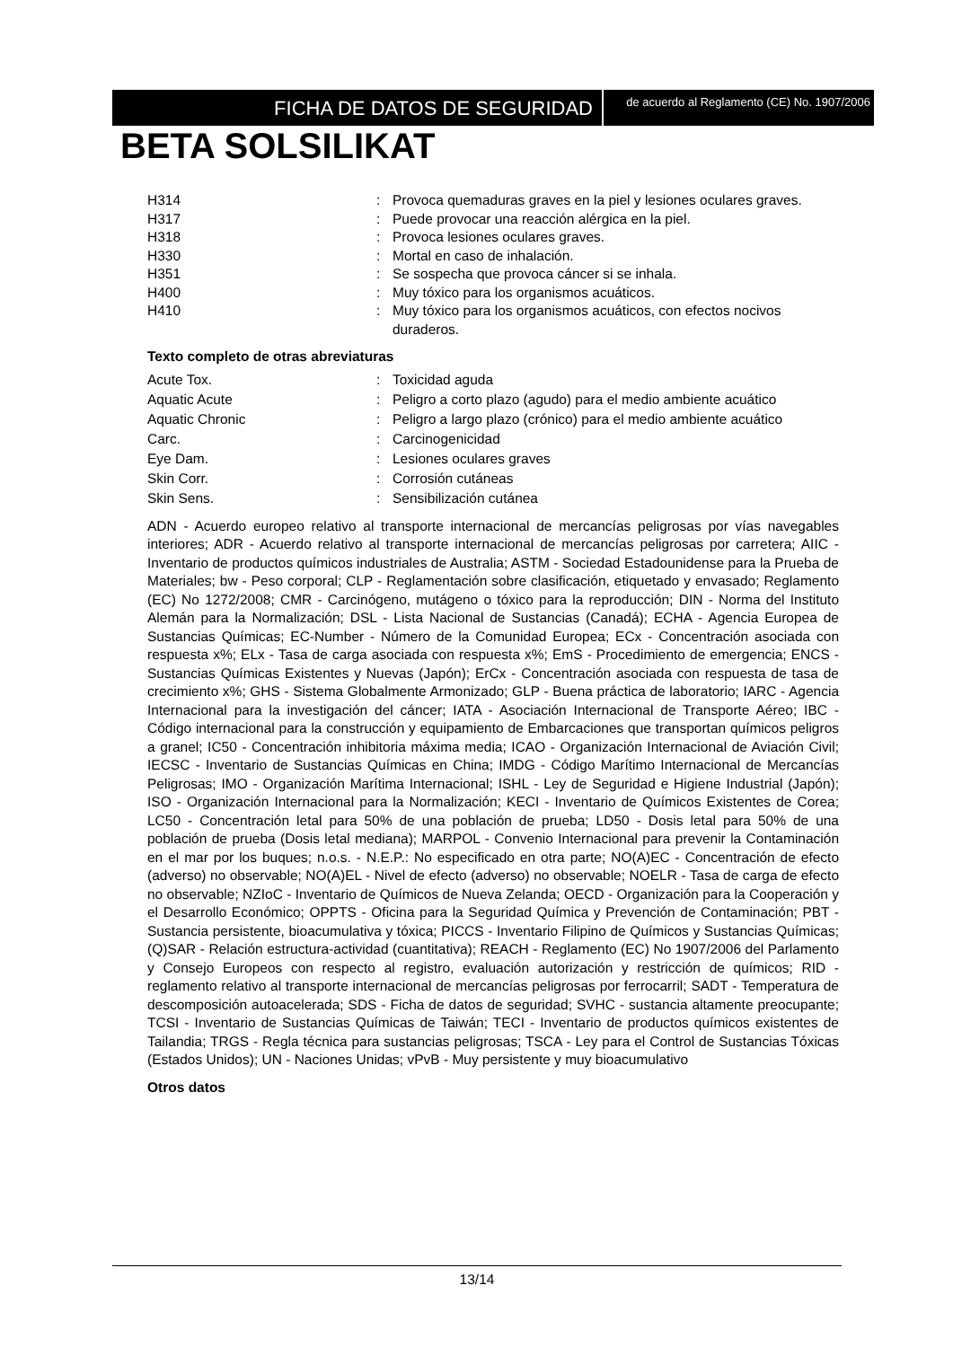FICHA DE DATOS DE SEGURIDAD
de acuerdo al Reglamento (CE) No. 1907/2006
BETA SOLSILIKAT
| H314 | : | Provoca quemaduras graves en la piel y lesiones oculares graves. |
| H317 | : | Puede provocar una reacción alérgica en la piel. |
| H318 | : | Provoca lesiones oculares graves. |
| H330 | : | Mortal en caso de inhalación. |
| H351 | : | Se sospecha que provoca cáncer si se inhala. |
| H400 | : | Muy tóxico para los organismos acuáticos. |
| H410 | : | Muy tóxico para los organismos acuáticos, con efectos nocivos duraderos. |
Texto completo de otras abreviaturas
| Acute Tox. | : | Toxicidad aguda |
| Aquatic Acute | : | Peligro a corto plazo (agudo) para el medio ambiente acuático |
| Aquatic Chronic | : | Peligro a largo plazo (crónico) para el medio ambiente acuático |
| Carc. | : | Carcinogenicidad |
| Eye Dam. | : | Lesiones oculares graves |
| Skin Corr. | : | Corrosión cutáneas |
| Skin Sens. | : | Sensibilización cutánea |
ADN - Acuerdo europeo relativo al transporte internacional de mercancías peligrosas por vías navegables interiores; ADR - Acuerdo relativo al transporte internacional de mercancías peligrosas por carretera; AIIC - Inventario de productos químicos industriales de Australia; ASTM - Sociedad Estadounidense para la Prueba de Materiales; bw - Peso corporal; CLP - Reglamentación sobre clasificación, etiquetado y envasado; Reglamento (EC) No 1272/2008; CMR - Carcinógeno, mutágeno o tóxico para la reproducción; DIN - Norma del Instituto Alemán para la Normalización; DSL - Lista Nacional de Sustancias (Canadá); ECHA - Agencia Europea de Sustancias Químicas; EC-Number - Número de la Comunidad Europea; ECx - Concentración asociada con respuesta x%; ELx - Tasa de carga asociada con respuesta x%; EmS - Procedimiento de emergencia; ENCS - Sustancias Químicas Existentes y Nuevas (Japón); ErCx - Concentración asociada con respuesta de tasa de crecimiento x%; GHS - Sistema Globalmente Armonizado; GLP - Buena práctica de laboratorio; IARC - Agencia Internacional para la investigación del cáncer; IATA - Asociación Internacional de Transporte Aéreo; IBC - Código internacional para la construcción y equipamiento de Embarcaciones que transportan químicos peligros a granel; IC50 - Concentración inhibitoria máxima media; ICAO - Organización Internacional de Aviación Civil; IECSC - Inventario de Sustancias Químicas en China; IMDG - Código Marítimo Internacional de Mercancías Peligrosas; IMO - Organización Marítima Internacional; ISHL - Ley de Seguridad e Higiene Industrial (Japón); ISO - Organización Internacional para la Normalización; KECI - Inventario de Químicos Existentes de Corea; LC50 - Concentración letal para 50% de una población de prueba; LD50 - Dosis letal para 50% de una población de prueba (Dosis letal mediana); MARPOL - Convenio Internacional para prevenir la Contaminación en el mar por los buques; n.o.s. - N.E.P.: No especificado en otra parte; NO(A)EC - Concentración de efecto (adverso) no observable; NO(A)EL - Nivel de efecto (adverso) no observable; NOELR - Tasa de carga de efecto no observable; NZIoC - Inventario de Químicos de Nueva Zelanda; OECD - Organización para la Cooperación y el Desarrollo Económico; OPPTS - Oficina para la Seguridad Química y Prevención de Contaminación; PBT - Sustancia persistente, bioacumulativa y tóxica; PICCS - Inventario Filipino de Químicos y Sustancias Químicas; (Q)SAR - Relación estructura-actividad (cuantitativa); REACH - Reglamento (EC) No 1907/2006 del Parlamento y Consejo Europeos con respecto al registro, evaluación autorización y restricción de químicos; RID - reglamento relativo al transporte internacional de mercancías peligrosas por ferrocarril; SADT - Temperatura de descomposición autoacelerada; SDS - Ficha de datos de seguridad; SVHC - sustancia altamente preocupante; TCSI - Inventario de Sustancias Químicas de Taiwán; TECI - Inventario de productos químicos existentes de Tailandia; TRGS - Regla técnica para sustancias peligrosas; TSCA - Ley para el Control de Sustancias Tóxicas (Estados Unidos); UN - Naciones Unidas; vPvB - Muy persistente y muy bioacumulativo
Otros datos
13/14